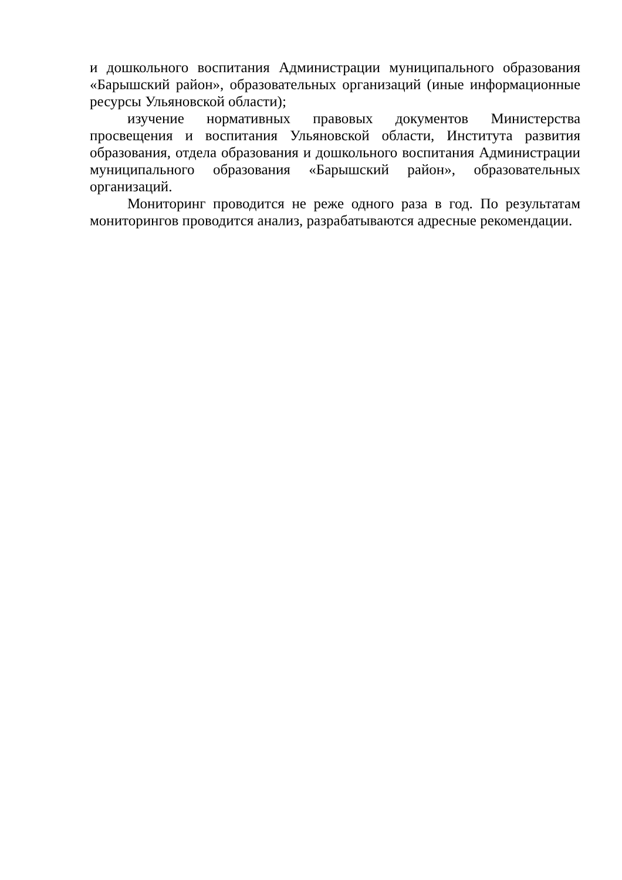и дошкольного воспитания Администрации муниципального образования «Барышский район», образовательных организаций (иные информационные ресурсы Ульяновской области);
изучение нормативных правовых документов Министерства просвещения и воспитания Ульяновской области, Института развития образования, отдела образования и дошкольного воспитания Администрации муниципального образования «Барышский район», образовательных организаций.
Мониторинг проводится не реже одного раза в год. По результатам мониторингов проводится анализ, разрабатываются адресные рекомендации.